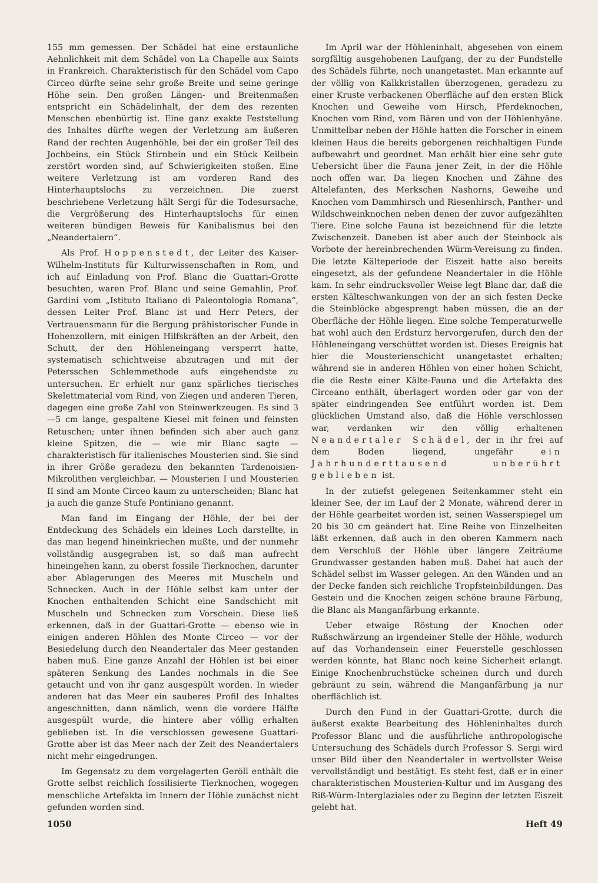155 mm gemessen. Der Schädel hat eine erstaunliche Aehnlichkeit mit dem Schädel von La Chapelle aux Saints in Frankreich. Charakteristisch für den Schädel vom Capo Circeo dürfte seine sehr große Breite und seine geringe Höhe sein. Den großen Längen- und Breitenmaßen entspricht ein Schädelinhalt, der dem des rezenten Menschen ebenbürtig ist. Eine ganz exakte Feststellung des Inhaltes dürfte wegen der Verletzung am äußeren Rand der rechten Augenhöhle, bei der ein großer Teil des Jochbeins, ein Stück Stirnbein und ein Stück Keilbein zerstört worden sind, auf Schwierigkeiten stoßen. Eine weitere Verletzung ist am vorderen Rand des Hinterhauptslochs zu verzeichnen. Die zuerst beschriebene Verletzung hält Sergi für die Todesursache, die Vergrößerung des Hinterhauptslochs für einen weiteren bündigen Beweis für Kanibalismus bei den „Neandertalern“.
Als Prof. Hoppenstedt, der Leiter des Kaiser-Wilhelm-Instituts für Kulturwissenschaften in Rom, und ich auf Einladung von Prof. Blanc die Guattari-Grotte besuchten, waren Prof. Blanc und seine Gemahlin, Prof. Gardini vom „Istituto Italiano di Paleontologia Romana“, dessen Leiter Prof. Blanc ist und Herr Peters, der Vertrauensmann für die Bergung prähistorischer Funde in Hohenzollern, mit einigen Hilfskräften an der Arbeit, den Schutt, der den Höhleneingang versperrt hatte, systematisch schichtweise abzutragen und mit der Petersschen Schlemmethode aufs eingehendste zu untersuchen. Er erhielt nur ganz spärliches tierisches Skelettmaterial vom Rind, von Ziegen und anderen Tieren, dagegen eine große Zahl von Steinwerkzeugen. Es sind 3—5 cm lange, gespaltene Kiesel mit feinen und feinsten Retuschen; unter ihnen befinden sich aber auch ganz kleine Spitzen, die — wie mir Blanc sagte — charakteristisch für italienisches Mousterien sind. Sie sind in ihrer Größe geradezu den bekannten Tardenoisien-Mikrolithen vergleichbar. — Mousterien I und Mousterien II sind am Monte Circeo kaum zu unterscheiden; Blanc hat ja auch die ganze Stufe Pontiniano genannt.
Man fand im Eingang der Höhle, der bei der Entdeckung des Schädels ein kleines Loch darstellte, in das man liegend hineinkriechen mußte, und der nunmehr vollständig ausgegraben ist, so daß man aufrecht hineingehen kann, zu oberst fossile Tierknochen, darunter aber Ablagerungen des Meeres mit Muscheln und Schnecken. Auch in der Höhle selbst kam unter der Knochen enthaltenden Schicht eine Sandschicht mit Muscheln und Schnecken zum Vorschein. Diese ließ erkennen, daß in der Guattari-Grotte — ebenso wie in einigen anderen Höhlen des Monte Circeo — vor der Besiedelung durch den Neandertaler das Meer gestanden haben muß. Eine ganze Anzahl der Höhlen ist bei einer späteren Senkung des Landes nochmals in die See getaucht und von ihr ganz ausgespült worden. In wieder anderen hat das Meer ein sauberes Profil des Inhaltes angeschnitten, dann nämlich, wenn die vordere Hälfte ausgespült wurde, die hintere aber völlig erhalten geblieben ist. In die verschlossen gewesene Guattari-Grotte aber ist das Meer nach der Zeit des Neandertalers nicht mehr eingedrungen.
Im Gegensatz zu dem vorgelagerten Geröll enthält die Grotte selbst reichlich fossilisierte Tierknochen, wogegen menschliche Artefakta im Innern der Höhle zunächst nicht gefunden worden sind.
Im April war der Höhleninhalt, abgesehen von einem sorgfältig ausgehobenen Laufgang, der zu der Fundstelle des Schädels führte, noch unangetastet. Man erkannte auf der völlig von Kalkkristallen überzogenen, geradezu zu einer Kruste verbackenen Oberfläche auf den ersten Blick Knochen und Geweihe vom Hirsch, Pferdeknochen, Knochen vom Rind, vom Bären und von der Höhlenhyäne. Unmittelbar neben der Höhle hatten die Forscher in einem kleinen Haus die bereits geborgenen reichhaltigen Funde aufbewahrt und geordnet. Man erhält hier eine sehr gute Uebersicht über die Fauna jener Zeit, in der die Höhle noch offen war. Da liegen Knochen und Zähne des Altelefanten, des Merkschen Nashorns, Geweihe und Knochen vom Dammhirsch und Riesenhirsch, Panther- und Wildschweinknochen neben denen der zuvor aufgezählten Tiere. Eine solche Fauna ist bezeichnend für die letzte Zwischenzeit. Daneben ist aber auch der Steinbock als Vorbote der hereinbrechenden Würm-Vereisung zu finden. Die letzte Kälteperiode der Eiszeit hatte also bereits eingesetzt, als der gefundene Neandertaler in die Höhle kam. In sehr eindrucksvoller Weise legt Blanc dar, daß die ersten Kälteschwankungen von der an sich festen Decke die Steinblöcke abgesprengt haben müssen, die an der Oberfläche der Höhle liegen. Eine solche Temperaturwelle hat wohl auch den Erdsturz hervorgerufen, durch den der Höhleneingang verschüttet worden ist. Dieses Ereignis hat hier die Mousterienschicht unangetastet erhalten; während sie in anderen Höhlen von einer hohen Schicht, die die Reste einer Kälte-Fauna und die Artefakta des Circeano enthält, überlagert worden oder gar von der später eindringenden See entführt worden ist. Dem glücklichen Umstand also, daß die Höhle verschlossen war, verdanken wir den völlig erhaltenen Neandertaler Schädel, der in ihr frei auf dem Boden liegend, ungefähr ein Jahrhunderttausend unberührt geblieben ist.
In der zutiefst gelegenen Seitenkammer steht ein kleiner See, der im Lauf der 2 Monate, während derer in der Höhle gearbeitet worden ist, seinen Wasserspiegel um 20 bis 30 cm geändert hat. Eine Reihe von Einzelheiten läßt erkennen, daß auch in den oberen Kammern nach dem Verschluß der Höhle über längere Zeiträume Grundwasser gestanden haben muß. Dabei hat auch der Schädel selbst im Wasser gelegen. An den Wänden und an der Decke fanden sich reichliche Tropfsteinbildungen. Das Gestein und die Knochen zeigen schöne braune Färbung, die Blanc als Manganfärbung erkannte.
Ueber etwaige Röstung der Knochen oder Rußschwärzung an irgendeiner Stelle der Höhle, wodurch auf das Vorhandensein einer Feuerstelle geschlossen werden könnte, hat Blanc noch keine Sicherheit erlangt. Einige Knochenbruchstücke scheinen durch und durch gebräunt zu sein, während die Manganfärbung ja nur oberflächlich ist.
Durch den Fund in der Guattari-Grotte, durch die äußerst exakte Bearbeitung des Höhleninhaltes durch Professor Blanc und die ausführliche anthropologische Untersuchung des Schädels durch Professor S. Sergi wird unser Bild über den Neandertaler in wertvollster Weise vervollständigt und bestätigt. Es steht fest, daß er in einer charakteristischen Mousterien-Kultur und im Ausgang des Riß-Würm-Interglaziales oder zu Beginn der letzten Eiszeit gelebt hat.
1050 Heft 49